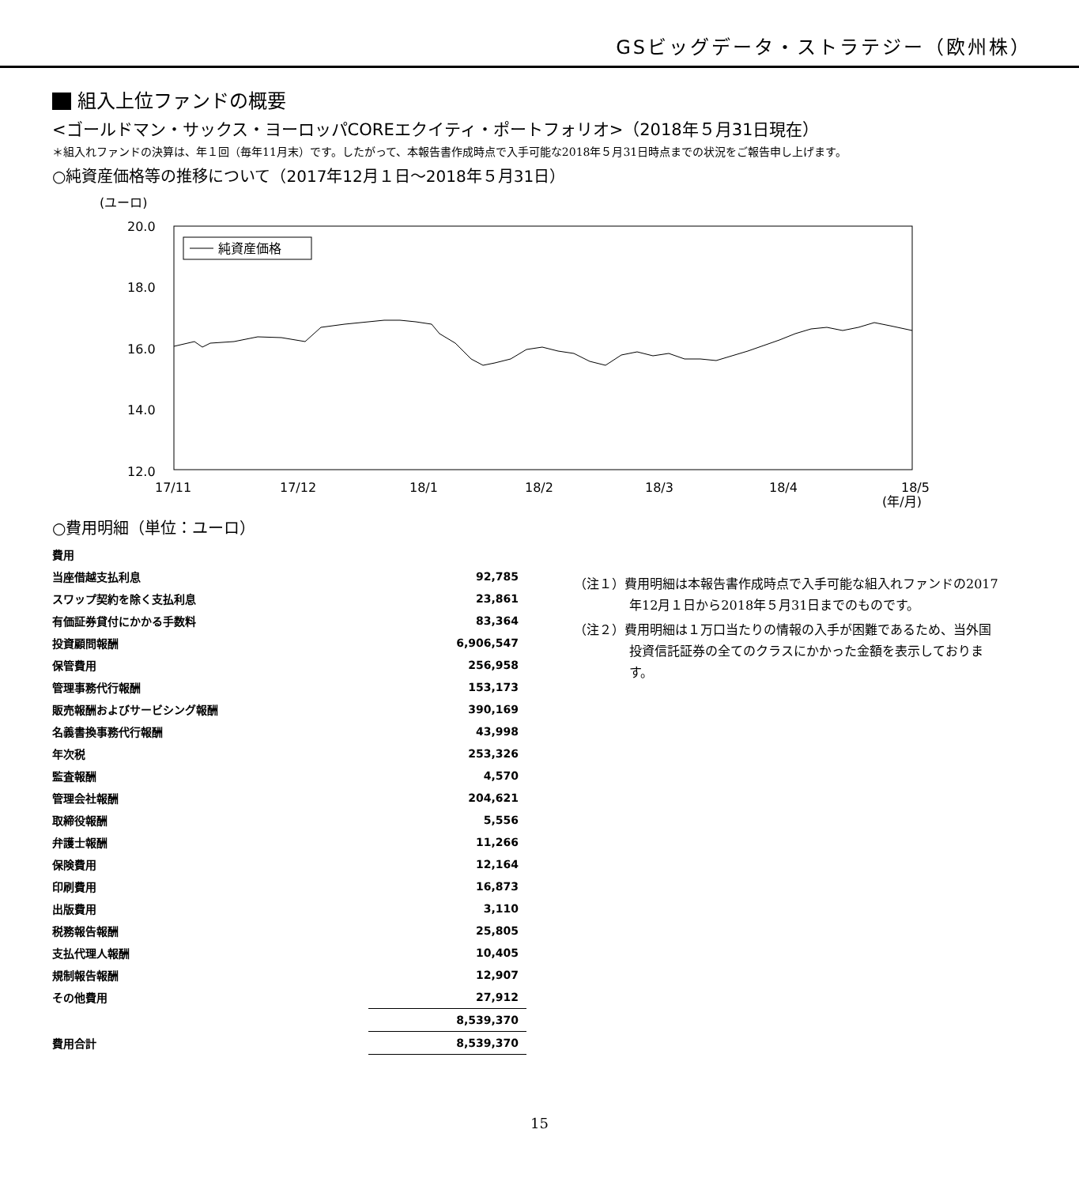GSビッグデータ・ストラテジー（欧州株）
組入上位ファンドの概要
<ゴールドマン・サックス・ヨーロッパCOREエクイティ・ポートフォリオ>（2018年５月31日現在）
＊組入れファンドの決算は、年１回（毎年11月末）です。したがって、本報告書作成時点で入手可能な2018年５月31日時点までの状況をご報告申し上げます。
○純資産価格等の推移について（2017年12月１日～2018年５月31日）
(ユーロ)
20.0
18.0
16.0
14.0
12.0
純資産価格
17/11
17/12
18/1
18/2
18/3
18/4
18/5
(年/月)
○費用明細（単位：ユーロ）
| 費用 | |
| 当座借越支払利息 | 92,785 |
| スワップ契約を除く支払利息 | 23,861 |
| 有価証券貸付にかかる手数料 | 83,364 |
| 投資顧問報酬 | 6,906,547 |
| 保管費用 | 256,958 |
| 管理事務代行報酬 | 153,173 |
| 販売報酬およびサービシング報酬 | 390,169 |
| 名義書換事務代行報酬 | 43,998 |
| 年次税 | 253,326 |
| 監査報酬 | 4,570 |
| 管理会社報酬 | 204,621 |
| 取締役報酬 | 5,556 |
| 弁護士報酬 | 11,266 |
| 保険費用 | 12,164 |
| 印刷費用 | 16,873 |
| 出版費用 | 3,110 |
| 税務報告報酬 | 25,805 |
| 支払代理人報酬 | 10,405 |
| 規制報告報酬 | 12,907 |
| その他費用 | 27,912 |
| | 8,539,370 |
| 費用合計 | 8,539,370 |
（注１）費用明細は本報告書作成時点で入手可能な組入れファンドの2017年12月１日から2018年５月31日までのものです。
（注２）費用明細は１万口当たりの情報の入手が困難であるため、当外国投資信託証券の全てのクラスにかかった金額を表示しております。
15